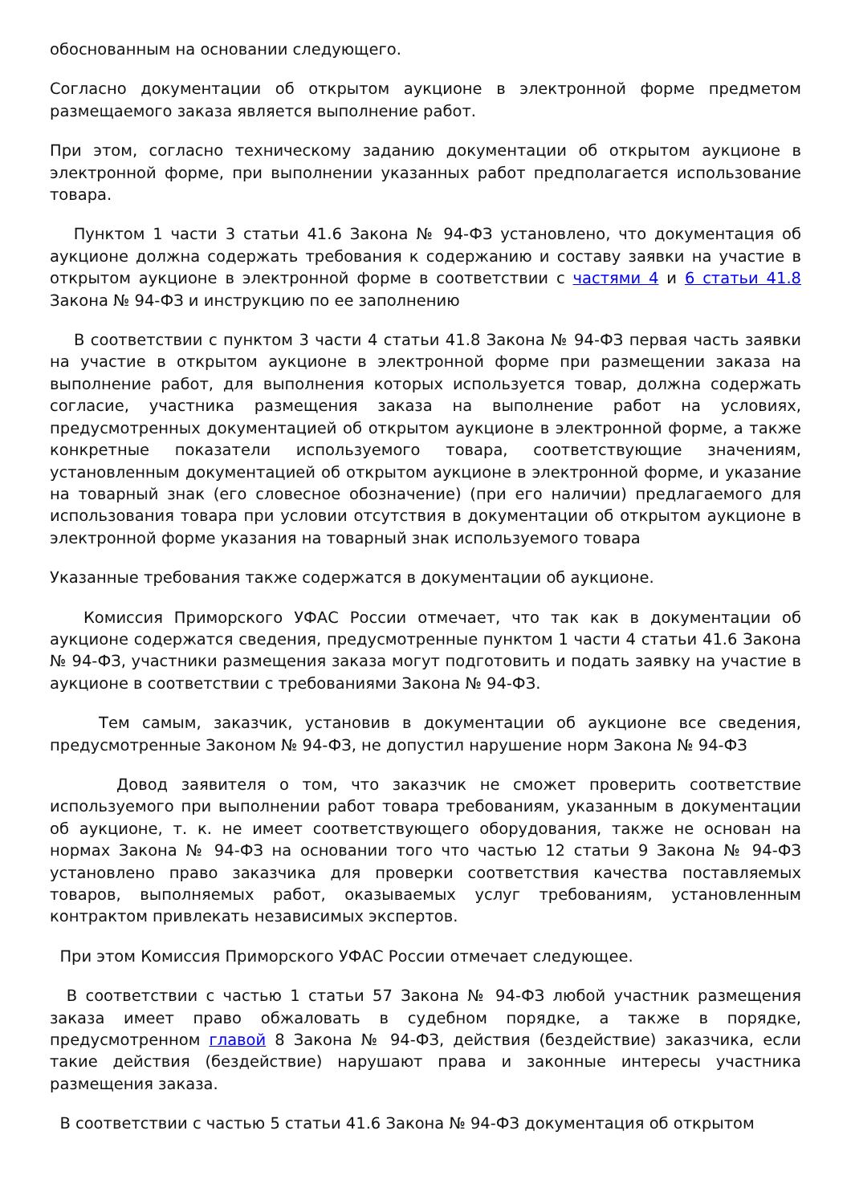обоснованным на основании следующего.
Согласно документации об открытом аукционе в электронной форме предметом размещаемого заказа является выполнение работ.
При этом, согласно техническому заданию документации об открытом аукционе в электронной форме, при выполнении указанных работ предполагается использование товара.
Пунктом 1 части 3 статьи 41.6 Закона № 94-ФЗ установлено, что документация об аукционе должна содержать требования к содержанию и составу заявки на участие в открытом аукционе в электронной форме в соответствии с частями 4 и 6 статьи 41.8 Закона № 94-ФЗ и инструкцию по ее заполнению
В соответствии с пунктом 3 части 4 статьи 41.8 Закона № 94-ФЗ первая часть заявки на участие в открытом аукционе в электронной форме при размещении заказа на выполнение работ, для выполнения которых используется товар, должна содержать согласие, участника размещения заказа на выполнение работ на условиях, предусмотренных документацией об открытом аукционе в электронной форме, а также конкретные показатели используемого товара, соответствующие значениям, установленным документацией об открытом аукционе в электронной форме, и указание на товарный знак (его словесное обозначение) (при его наличии) предлагаемого для использования товара при условии отсутствия в документации об открытом аукционе в электронной форме указания на товарный знак используемого товара
Указанные требования также содержатся в документации об аукционе.
Комиссия Приморского УФАС России отмечает, что так как в документации об аукционе содержатся сведения, предусмотренные пунктом 1 части 4 статьи 41.6 Закона № 94-ФЗ, участники размещения заказа могут подготовить и подать заявку на участие в аукционе в соответствии с требованиями Закона № 94-ФЗ.
Тем самым, заказчик, установив в документации об аукционе все сведения, предусмотренные Законом № 94-ФЗ, не допустил нарушение норм Закона № 94-ФЗ
Довод заявителя о том, что заказчик не сможет проверить соответствие используемого при выполнении работ товара требованиям, указанным в документации об аукционе, т. к. не имеет соответствующего оборудования, также не основан на нормах Закона № 94-ФЗ на основании того что частью 12 статьи 9 Закона № 94-ФЗ установлено право заказчика для проверки соответствия качества поставляемых товаров, выполняемых работ, оказываемых услуг требованиям, установленным контрактом привлекать независимых экспертов.
При этом Комиссия Приморского УФАС России отмечает следующее.
В соответствии с частью 1 статьи 57 Закона № 94-ФЗ любой участник размещения заказа имеет право обжаловать в судебном порядке, а также в порядке, предусмотренном главой 8 Закона № 94-ФЗ, действия (бездействие) заказчика, если такие действия (бездействие) нарушают права и законные интересы участника размещения заказа.
В соответствии с частью 5 статьи 41.6 Закона № 94-ФЗ документация об открытом